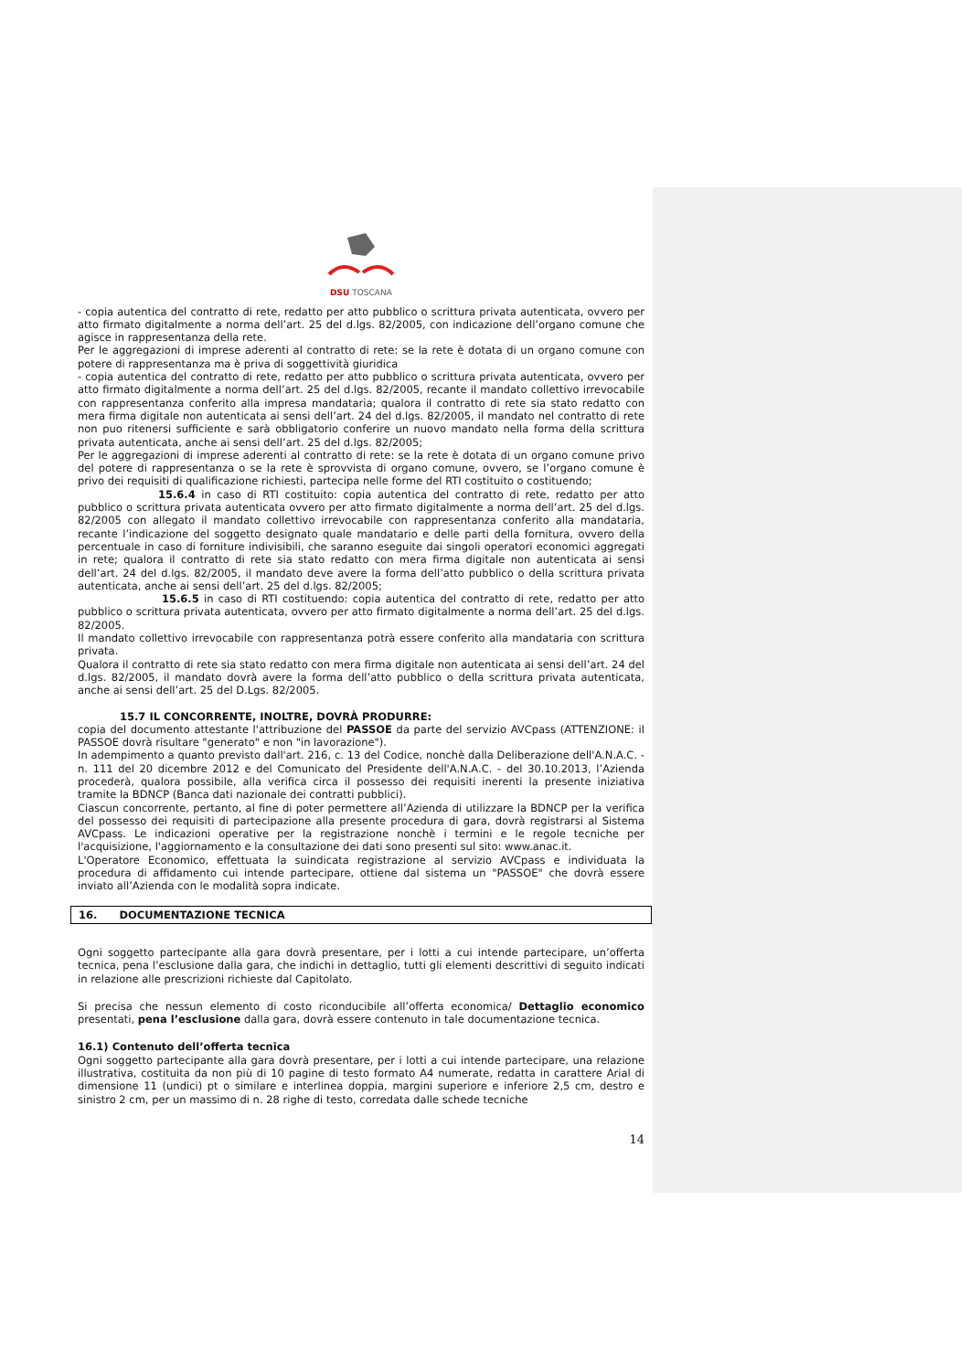DSU TOSCANA
- copia autentica del contratto di rete, redatto per atto pubblico o scrittura privata autenticata, ovvero per atto firmato digitalmente a norma dell’art. 25 del d.lgs. 82/2005, con indicazione dell’organo comune che agisce in rappresentanza della rete.
Per le aggregazioni di imprese aderenti al contratto di rete: se la rete è dotata di un organo comune con potere di rappresentanza ma è priva di soggettività giuridica
- copia autentica del contratto di rete, redatto per atto pubblico o scrittura privata autenticata, ovvero per atto firmato digitalmente a norma dell’art. 25 del d.lgs. 82/2005, recante il mandato collettivo irrevocabile con rappresentanza conferito alla impresa mandataria; qualora il contratto di rete sia stato redatto con mera firma digitale non autenticata ai sensi dell’art. 24 del d.lgs. 82/2005, il mandato nel contratto di rete non puo ritenersi sufficiente e sarà obbligatorio conferire un nuovo mandato nella forma della scrittura privata autenticata, anche ai sensi dell’art. 25 del d.lgs. 82/2005;
Per le aggregazioni di imprese aderenti al contratto di rete: se la rete è dotata di un organo comune privo del potere di rappresentanza o se la rete è sprovvista di organo comune, ovvero, se l’organo comune è privo dei requisiti di qualificazione richiesti, partecipa nelle forme del RTI costituito o costituendo;
15.6.4 in caso di RTI costituito: copia autentica del contratto di rete, redatto per atto pubblico o scrittura privata autenticata ovvero per atto firmato digitalmente a norma dell’art. 25 del d.lgs. 82/2005 con allegato il mandato collettivo irrevocabile con rappresentanza conferito alla mandataria, recante l’indicazione del soggetto designato quale mandatario e delle parti della fornitura, ovvero della percentuale in caso di forniture indivisibili, che saranno eseguite dai singoli operatori economici aggregati in rete; qualora il contratto di rete sia stato redatto con mera firma digitale non autenticata ai sensi dell’art. 24 del d.lgs. 82/2005, il mandato deve avere la forma dell’atto pubblico o della scrittura privata autenticata, anche ai sensi dell’art. 25 del d.lgs. 82/2005;
15.6.5 in caso di RTI costituendo: copia autentica del contratto di rete, redatto per atto pubblico o scrittura privata autenticata, ovvero per atto firmato digitalmente a norma dell’art. 25 del d.lgs. 82/2005.
Il mandato collettivo irrevocabile con rappresentanza potrà essere conferito alla mandataria con scrittura privata.
Qualora il contratto di rete sia stato redatto con mera firma digitale non autenticata ai sensi dell’art. 24 del d.lgs. 82/2005, il mandato dovrà avere la forma dell’atto pubblico o della scrittura privata autenticata, anche ai sensi dell’art. 25 del D.Lgs. 82/2005.
15.7 IL CONCORRENTE, INOLTRE, DOVRÀ PRODURRE:
copia del documento attestante l'attribuzione del PASSOE da parte del servizio AVCpass (ATTENZIONE: il PASSOE dovrà risultare "generato" e non "in lavorazione").
In adempimento a quanto previsto dall'art. 216, c. 13 del Codice, nonchè dalla Deliberazione dell'A.N.A.C. - n. 111 del 20 dicembre 2012 e del Comunicato del Presidente dell'A.N.A.C. - del 30.10.2013, l’Azienda procederà, qualora possibile, alla verifica circa il possesso dei requisiti inerenti la presente iniziativa tramite la BDNCP (Banca dati nazionale dei contratti pubblici).
Ciascun concorrente, pertanto, al fine di poter permettere all’Azienda di utilizzare la BDNCP per la verifica del possesso dei requisiti di partecipazione alla presente procedura di gara, dovrà registrarsi al Sistema AVCpass. Le indicazioni operative per la registrazione nonchè i termini e le regole tecniche per l'acquisizione, l'aggiornamento e la consultazione dei dati sono presenti sul sito: www.anac.it.
L'Operatore Economico, effettuata la suindicata registrazione al servizio AVCpass e individuata la procedura di affidamento cui intende partecipare, ottiene dal sistema un "PASSOE" che dovrà essere inviato all’Azienda con le modalità sopra indicate.
16. DOCUMENTAZIONE TECNICA
Ogni soggetto partecipante alla gara dovrà presentare, per i lotti a cui intende partecipare, un’offerta tecnica, pena l’esclusione dalla gara, che indichi in dettaglio, tutti gli elementi descrittivi di seguito indicati in relazione alle prescrizioni richieste dal Capitolato.
Si precisa che nessun elemento di costo riconducibile all’offerta economica/ Dettaglio economico presentati, pena l’esclusione dalla gara, dovrà essere contenuto in tale documentazione tecnica.
16.1) Contenuto dell’offerta tecnica
Ogni soggetto partecipante alla gara dovrà presentare, per i lotti a cui intende partecipare, una relazione illustrativa, costituita da non più di 10 pagine di testo formato A4 numerate, redatta in carattere Arial di dimensione 11 (undici) pt o similare e interlinea doppia, margini superiore e inferiore 2,5 cm, destro e sinistro 2 cm, per un massimo di n. 28 righe di testo, corredata dalle schede tecniche
14